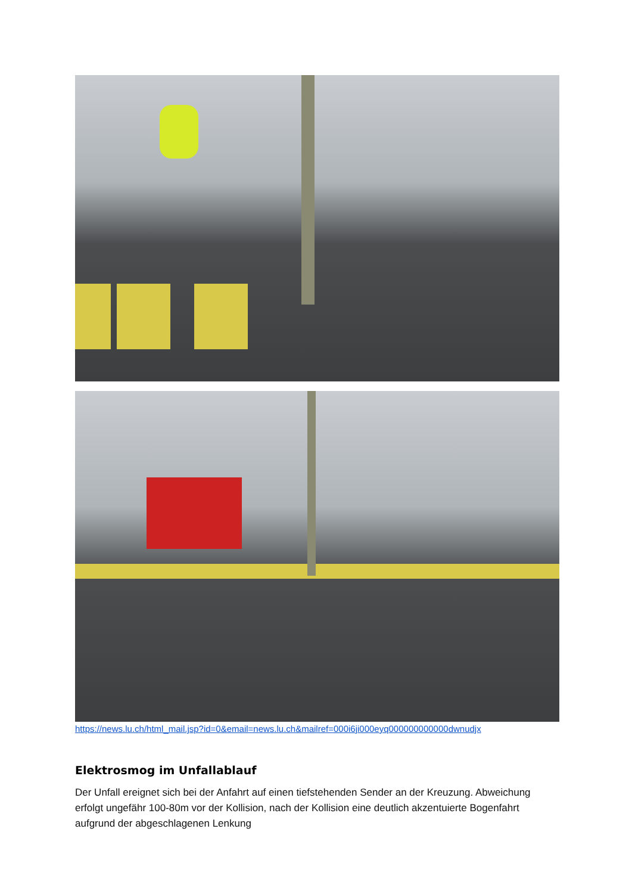https://news.lu.ch/html_mail.jsp?id=0&email=news.lu.ch&mailref=000i6ji000eyq000000000000dwnudjx
Elektrosmog im Unfallablauf
Der Unfall ereignet sich bei der Anfahrt auf einen tiefstehenden Sender an der Kreuzung. Abweichung erfolgt ungefähr 100-80m vor der Kollision, nach der Kollision eine deutlich akzentuierte Bogenfahrt aufgrund der abgeschlagenen Lenkung